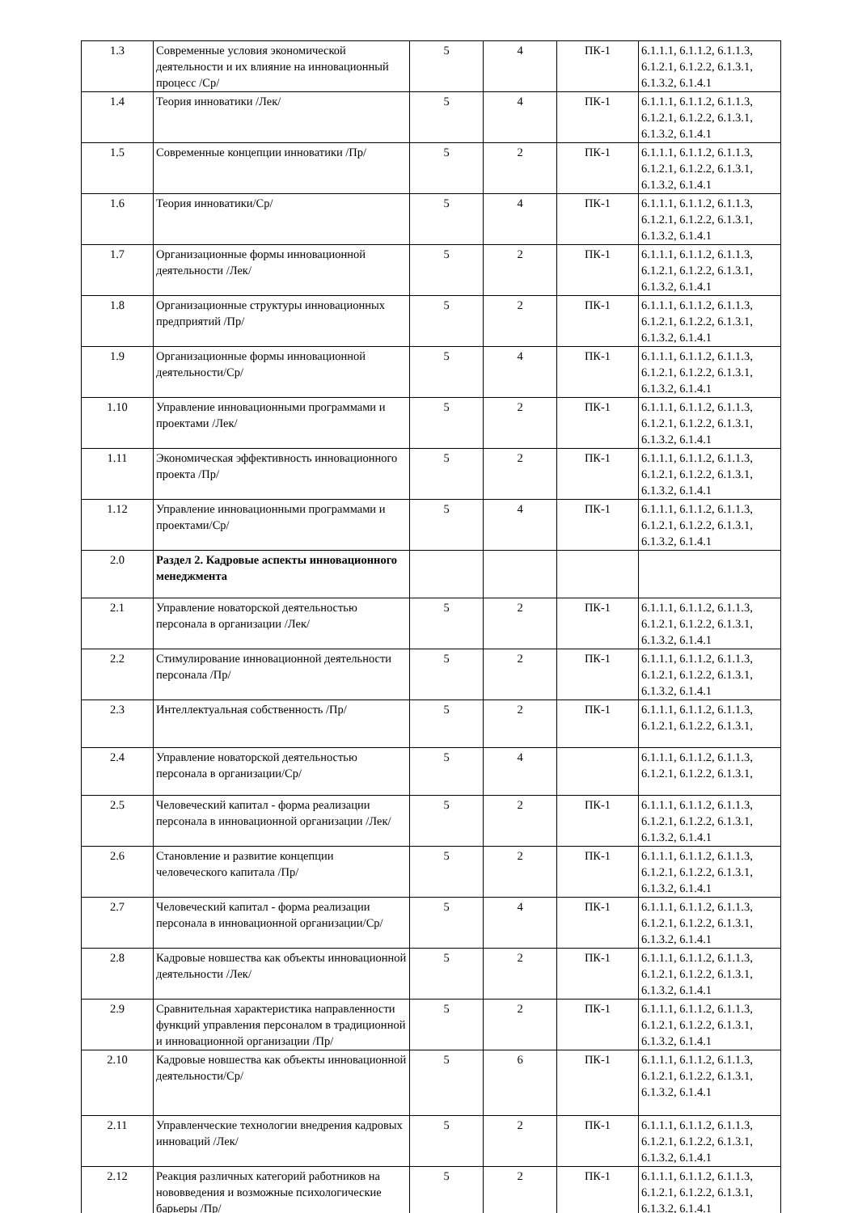| 1.3 | Современные условия экономической деятельности и их влияние на инновационный процесс /Ср/ | 5 | 4 | ПК-1 | 6.1.1.1, 6.1.1.2, 6.1.1.3, 6.1.2.1, 6.1.2.2, 6.1.3.1, 6.1.3.2, 6.1.4.1 |
| 1.4 | Теория инноватики /Лек/ | 5 | 4 | ПК-1 | 6.1.1.1, 6.1.1.2, 6.1.1.3, 6.1.2.1, 6.1.2.2, 6.1.3.1, 6.1.3.2, 6.1.4.1 |
| 1.5 | Современные концепции инноватики /Пр/ | 5 | 2 | ПК-1 | 6.1.1.1, 6.1.1.2, 6.1.1.3, 6.1.2.1, 6.1.2.2, 6.1.3.1, 6.1.3.2, 6.1.4.1 |
| 1.6 | Теория инноватики/Ср/ | 5 | 4 | ПК-1 | 6.1.1.1, 6.1.1.2, 6.1.1.3, 6.1.2.1, 6.1.2.2, 6.1.3.1, 6.1.3.2, 6.1.4.1 |
| 1.7 | Организационные формы инновационной деятельности /Лек/ | 5 | 2 | ПК-1 | 6.1.1.1, 6.1.1.2, 6.1.1.3, 6.1.2.1, 6.1.2.2, 6.1.3.1, 6.1.3.2, 6.1.4.1 |
| 1.8 | Организационные структуры инновационных предприятий /Пр/ | 5 | 2 | ПК-1 | 6.1.1.1, 6.1.1.2, 6.1.1.3, 6.1.2.1, 6.1.2.2, 6.1.3.1, 6.1.3.2, 6.1.4.1 |
| 1.9 | Организационные формы инновационной деятельности/Ср/ | 5 | 4 | ПК-1 | 6.1.1.1, 6.1.1.2, 6.1.1.3, 6.1.2.1, 6.1.2.2, 6.1.3.1, 6.1.3.2, 6.1.4.1 |
| 1.10 | Управление инновационными программами и проектами /Лек/ | 5 | 2 | ПК-1 | 6.1.1.1, 6.1.1.2, 6.1.1.3, 6.1.2.1, 6.1.2.2, 6.1.3.1, 6.1.3.2, 6.1.4.1 |
| 1.11 | Экономическая эффективность инновационного проекта /Пр/ | 5 | 2 | ПК-1 | 6.1.1.1, 6.1.1.2, 6.1.1.3, 6.1.2.1, 6.1.2.2, 6.1.3.1, 6.1.3.2, 6.1.4.1 |
| 1.12 | Управление инновационными программами и проектами/Ср/ | 5 | 4 | ПК-1 | 6.1.1.1, 6.1.1.2, 6.1.1.3, 6.1.2.1, 6.1.2.2, 6.1.3.1, 6.1.3.2, 6.1.4.1 |
| 2.0 | Раздел 2. Кадровые аспекты инновационного менеджмента | | | | |
| 2.1 | Управление новаторской деятельностью персонала в организации /Лек/ | 5 | 2 | ПК-1 | 6.1.1.1, 6.1.1.2, 6.1.1.3, 6.1.2.1, 6.1.2.2, 6.1.3.1, 6.1.3.2, 6.1.4.1 |
| 2.2 | Стимулирование инновационной деятельности персонала /Пр/ | 5 | 2 | ПК-1 | 6.1.1.1, 6.1.1.2, 6.1.1.3, 6.1.2.1, 6.1.2.2, 6.1.3.1, 6.1.3.2, 6.1.4.1 |
| 2.3 | Интеллектуальная собственность /Пр/ | 5 | 2 | ПК-1 | 6.1.1.1, 6.1.1.2, 6.1.1.3, 6.1.2.1, 6.1.2.2, 6.1.3.1, |
| 2.4 | Управление новаторской деятельностью персонала в организации/Ср/ | 5 | 4 | | 6.1.1.1, 6.1.1.2, 6.1.1.3, 6.1.2.1, 6.1.2.2, 6.1.3.1, |
| 2.5 | Человеческий капитал - форма реализации персонала в инновационной организации /Лек/ | 5 | 2 | ПК-1 | 6.1.1.1, 6.1.1.2, 6.1.1.3, 6.1.2.1, 6.1.2.2, 6.1.3.1, 6.1.3.2, 6.1.4.1 |
| 2.6 | Становление и развитие концепции человеческого капитала /Пр/ | 5 | 2 | ПК-1 | 6.1.1.1, 6.1.1.2, 6.1.1.3, 6.1.2.1, 6.1.2.2, 6.1.3.1, 6.1.3.2, 6.1.4.1 |
| 2.7 | Человеческий капитал - форма реализации персонала в инновационной организации/Ср/ | 5 | 4 | ПК-1 | 6.1.1.1, 6.1.1.2, 6.1.1.3, 6.1.2.1, 6.1.2.2, 6.1.3.1, 6.1.3.2, 6.1.4.1 |
| 2.8 | Кадровые новшества как объекты инновационной деятельности /Лек/ | 5 | 2 | ПК-1 | 6.1.1.1, 6.1.1.2, 6.1.1.3, 6.1.2.1, 6.1.2.2, 6.1.3.1, 6.1.3.2, 6.1.4.1 |
| 2.9 | Сравнительная характеристика направленности функций управления персоналом в традиционной и инновационной организации /Пр/ | 5 | 2 | ПК-1 | 6.1.1.1, 6.1.1.2, 6.1.1.3, 6.1.2.1, 6.1.2.2, 6.1.3.1, 6.1.3.2, 6.1.4.1 |
| 2.10 | Кадровые новшества как объекты инновационной деятельности/Ср/ | 5 | 6 | ПК-1 | 6.1.1.1, 6.1.1.2, 6.1.1.3, 6.1.2.1, 6.1.2.2, 6.1.3.1, 6.1.3.2, 6.1.4.1 |
| 2.11 | Управленческие технологии внедрения кадровых инноваций /Лек/ | 5 | 2 | ПК-1 | 6.1.1.1, 6.1.1.2, 6.1.1.3, 6.1.2.1, 6.1.2.2, 6.1.3.1, 6.1.3.2, 6.1.4.1 |
| 2.12 | Реакция различных категорий работников на нововведения и возможные психологические барьеры /Пр/ | 5 | 2 | ПК-1 | 6.1.1.1, 6.1.1.2, 6.1.1.3, 6.1.2.1, 6.1.2.2, 6.1.3.1, 6.1.3.2, 6.1.4.1 |